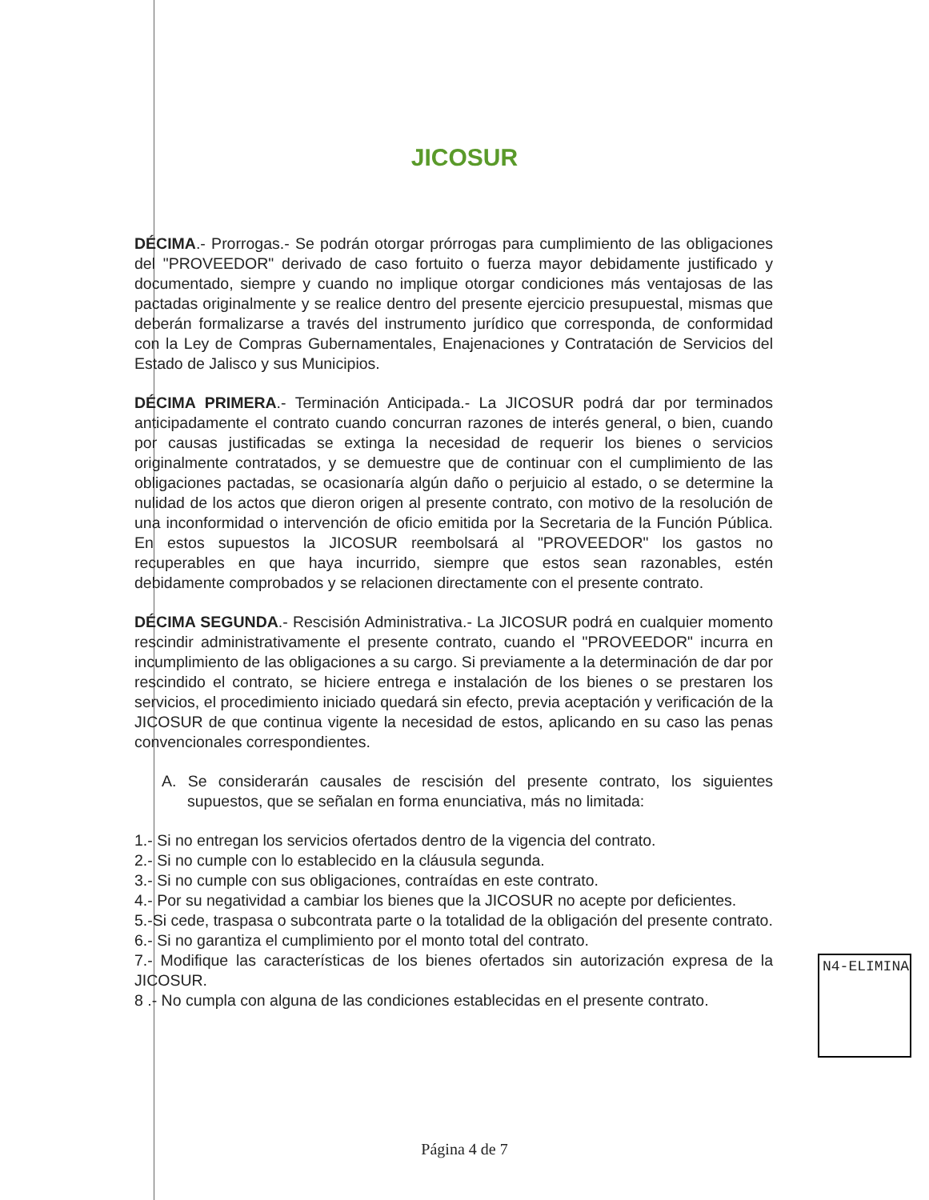JICOSUR
DÉCIMA.- Prorrogas.- Se podrán otorgar prórrogas para cumplimiento de las obligaciones del "PROVEEDOR" derivado de caso fortuito o fuerza mayor debidamente justificado y documentado, siempre y cuando no implique otorgar condiciones más ventajosas de las pactadas originalmente y se realice dentro del presente ejercicio presupuestal, mismas que deberán formalizarse a través del instrumento jurídico que corresponda, de conformidad con la Ley de Compras Gubernamentales, Enajenaciones y Contratación de Servicios del Estado de Jalisco y sus Municipios.
DÉCIMA PRIMERA.- Terminación Anticipada.- La JICOSUR podrá dar por terminados anticipadamente el contrato cuando concurran razones de interés general, o bien, cuando por causas justificadas se extinga la necesidad de requerir los bienes o servicios originalmente contratados, y se demuestre que de continuar con el cumplimiento de las obligaciones pactadas, se ocasionaría algún daño o perjuicio al estado, o se determine la nulidad de los actos que dieron origen al presente contrato, con motivo de la resolución de una inconformidad o intervención de oficio emitida por la Secretaria de la Función Pública. En estos supuestos la JICOSUR reembolsará al "PROVEEDOR" los gastos no recuperables en que haya incurrido, siempre que estos sean razonables, estén debidamente comprobados y se relacionen directamente con el presente contrato.
DÉCIMA SEGUNDA.- Rescisión Administrativa.- La JICOSUR podrá en cualquier momento rescindir administrativamente el presente contrato, cuando el "PROVEEDOR" incurra en incumplimiento de las obligaciones a su cargo. Si previamente a la determinación de dar por rescindido el contrato, se hiciere entrega e instalación de los bienes o se prestaren los servicios, el procedimiento iniciado quedará sin efecto, previa aceptación y verificación de la JICOSUR de que continua vigente la necesidad de estos, aplicando en su caso las penas convencionales correspondientes.
A. Se considerarán causales de rescisión del presente contrato, los siguientes supuestos, que se señalan en forma enunciativa, más no limitada:
1.- Si no entregan los servicios ofertados dentro de la vigencia del contrato.
2.- Si no cumple con lo establecido en la cláusula segunda.
3.- Si no cumple con sus obligaciones, contraídas en este contrato.
4.- Por su negatividad a cambiar los bienes que la JICOSUR no acepte por deficientes.
5.-Si cede, traspasa o subcontrata parte o la totalidad de la obligación del presente contrato.
6.- Si no garantiza el cumplimiento por el monto total del contrato.
7.- Modifique las características de los bienes ofertados sin autorización expresa de la JICOSUR.
8 .- No cumpla con alguna de las condiciones establecidas en el presente contrato.
N4-ELIMINA
Página 4 de 7